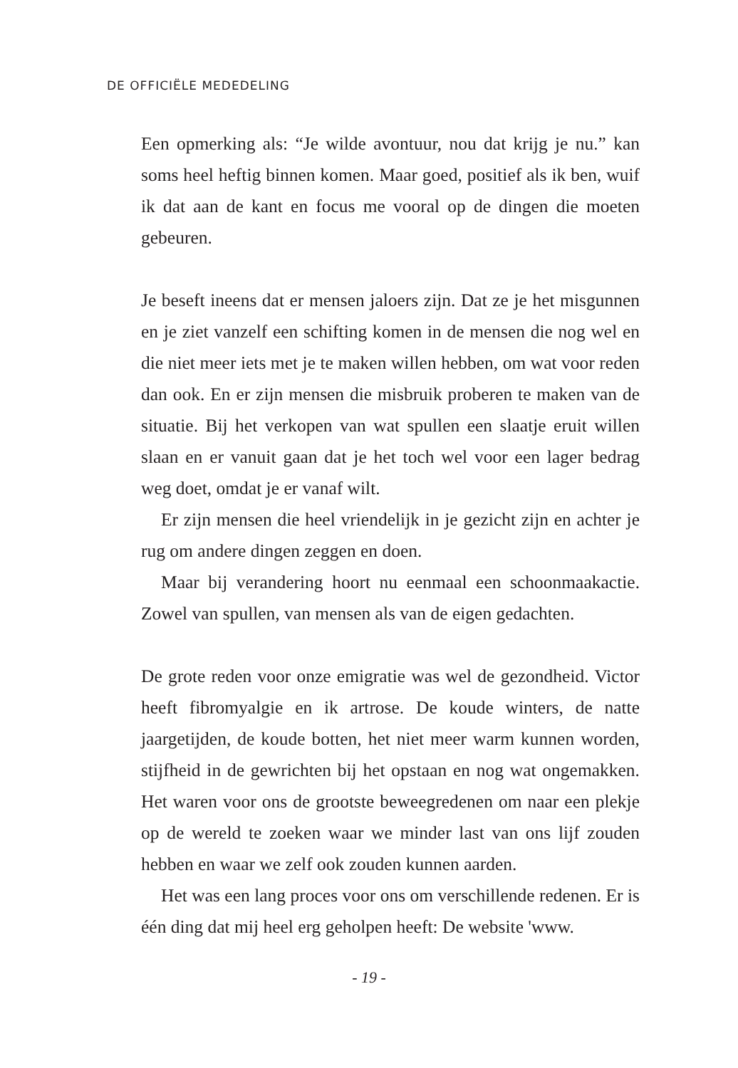DE OFFICIËLE MEDEDELING
Een opmerking als: “Je wilde avontuur, nou dat krijg je nu.” kan soms heel heftig binnen komen. Maar goed, positief als ik ben, wuif ik dat aan de kant en focus me vooral op de dingen die moeten gebeuren.
Je beseft ineens dat er mensen jaloers zijn. Dat ze je het misgunnen en je ziet vanzelf een schifting komen in de mensen die nog wel en die niet meer iets met je te maken willen hebben, om wat voor reden dan ook. En er zijn mensen die misbruik proberen te maken van de situatie. Bij het verkopen van wat spullen een slaatje eruit willen slaan en er vanuit gaan dat je het toch wel voor een lager bedrag weg doet, omdat je er vanaf wilt.
Er zijn mensen die heel vriendelijk in je gezicht zijn en achter je rug om andere dingen zeggen en doen.
Maar bij verandering hoort nu eenmaal een schoonmaakactie. Zowel van spullen, van mensen als van de eigen gedachten.
De grote reden voor onze emigratie was wel de gezondheid. Victor heeft fibromyalgie en ik artrose. De koude winters, de natte jaargetijden, de koude botten, het niet meer warm kunnen worden, stijfheid in de gewrichten bij het opstaan en nog wat ongemakken. Het waren voor ons de grootste beweegredenen om naar een plekje op de wereld te zoeken waar we minder last van ons lijf zouden hebben en waar we zelf ook zouden kunnen aarden.
Het was een lang proces voor ons om verschillende redenen. Er is één ding dat mij heel erg geholpen heeft: De website 'www.
- 19 -